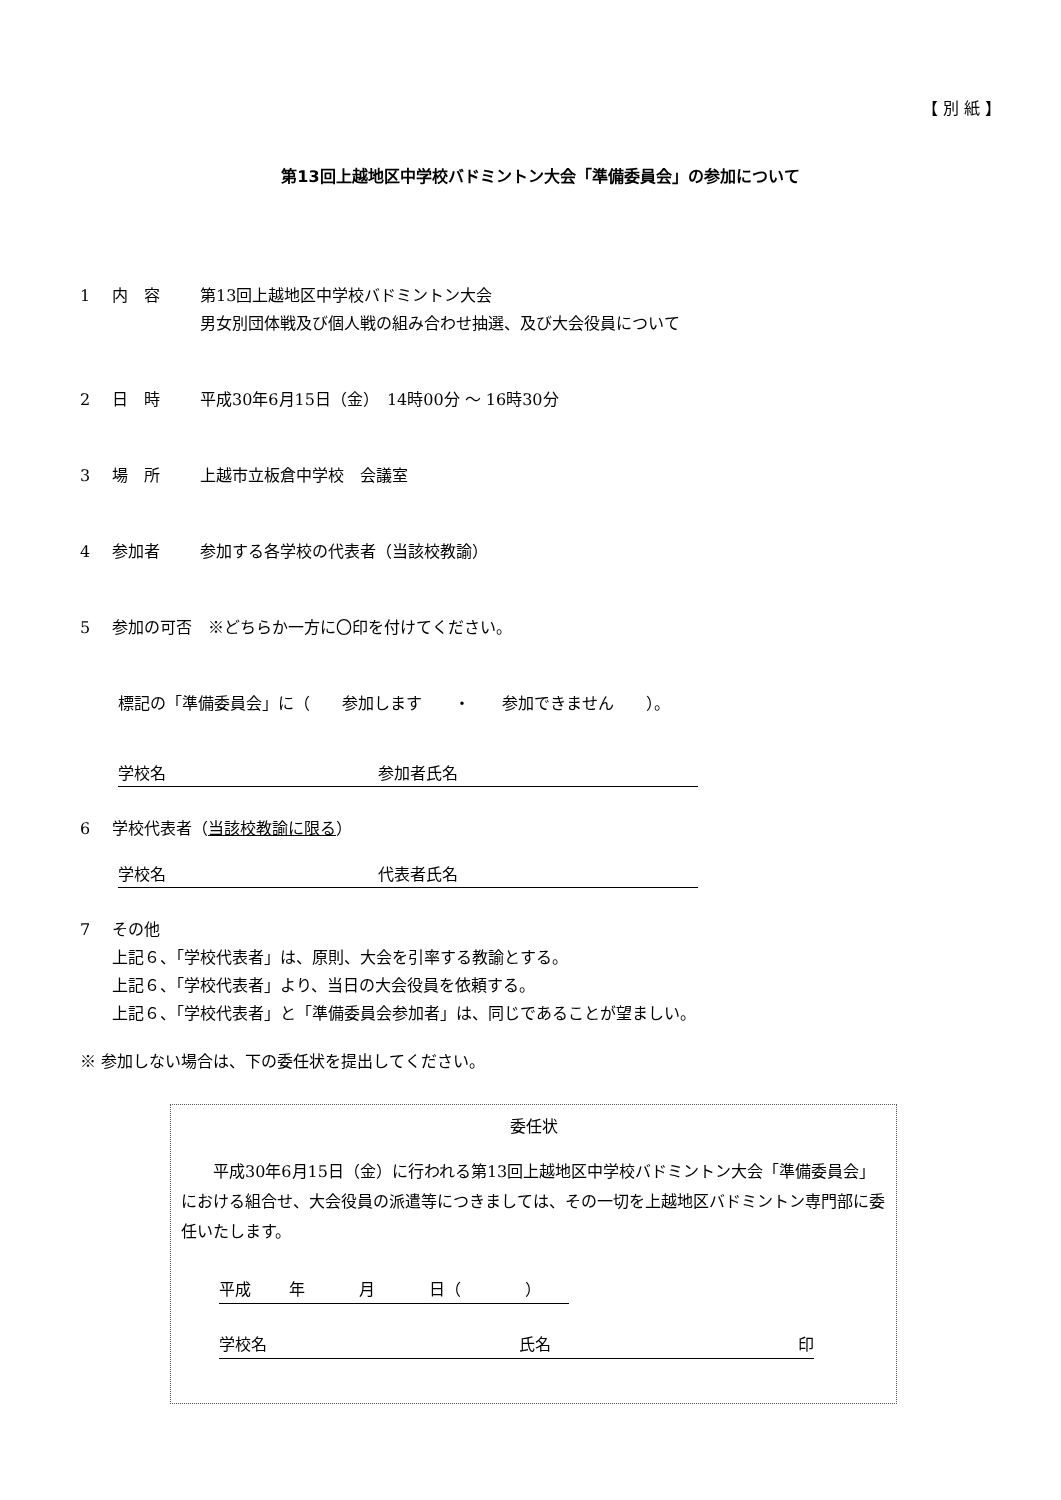【 別 紙 】
第13回上越地区中学校バドミントン大会「準備委員会」の参加について
1 内　容 第13回上越地区中学校バドミントン大会
男女別団体戦及び個人戦の組み合わせ抽選、及び大会役員について
2 日　時 平成30年6月15日（金）　14時00分 ～ 16時30分
3 場　所 上越市立板倉中学校　会議室
4 参加者 参加する各学校の代表者（当該校教諭）
5 参加の可否　※どちらか一方に〇印を付けてください。
標記の「準備委員会」に（　　参加します　　・　　参加できません　　）。
学校名 参加者氏名
6 学校代表者（当該校教諭に限る）
学校名 代表者氏名
7 その他
上記６、「学校代表者」は、原則、大会を引率する教諭とする。
上記６、「学校代表者」より、当日の大会役員を依頼する。
上記６、「学校代表者」と「準備委員会参加者」は、同じであることが望ましい。
※ 参加しない場合は、下の委任状を提出してください。
委任状
平成30年6月15日（金）に行われる第13回上越地区中学校バドミントン大会「準備委員会」における組合せ、大会役員の派遣等につきましては、その一切を上越地区バドミントン専門部に委任いたします。
平成 年 月 日（　　　　）
学校名 氏名 印